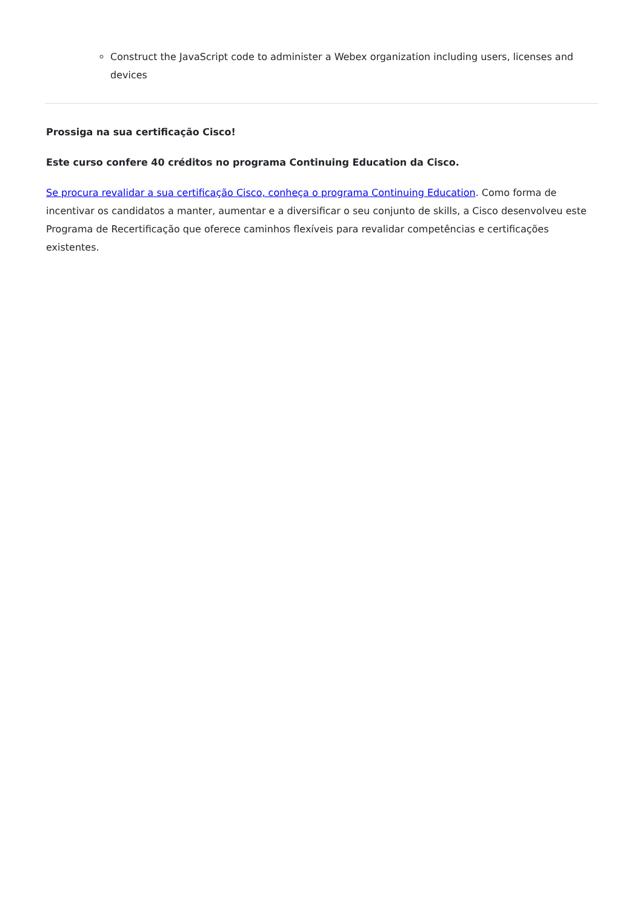Construct the JavaScript code to administer a Webex organization including users, licenses and devices
Prossiga na sua certificação Cisco!
Este curso confere 40 créditos no programa Continuing Education da Cisco.
Se procura revalidar a sua certificação Cisco, conheça o programa Continuing Education. Como forma de incentivar os candidatos a manter, aumentar e a diversificar o seu conjunto de skills, a Cisco desenvolveu este Programa de Recertificação que oferece caminhos flexíveis para revalidar competências e certificações existentes.